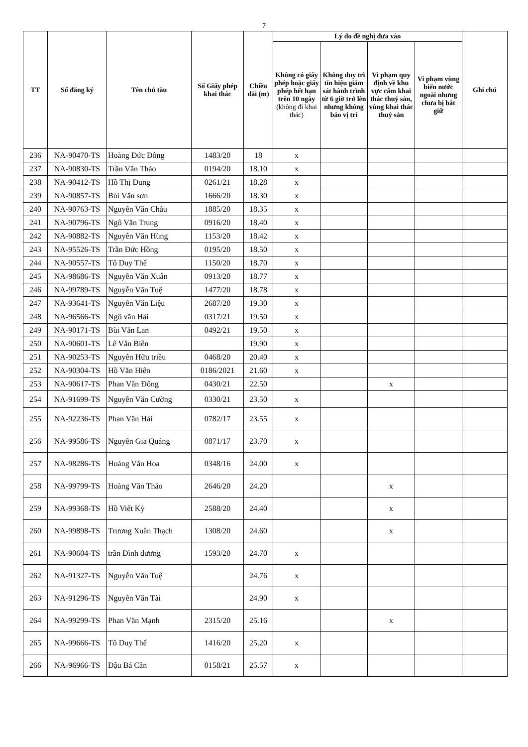7
| TT | Số đăng ký | Tên chủ tàu | Số Giấy phép khai thác | Chiều dài (m) | Lý do đề nghị đưa vào | | | | Ghi chú |
| --- | --- | --- | --- | --- | --- | --- | --- | --- | --- |
| | | | | | Không có giấy phép hoặc giấy phép hết hạn trên 10 ngày (không đi khai thác) | Không duy trì tín hiệu giám sát hành trình từ 6 giờ trở lên nhưng không báo vị trí | Vi phạm quy định về khu vực cấm khai thác thuỷ sản, vùng khai thác thuỷ sản | Vi phạm vùng biển nước ngoài nhưng chưa bị bắt giữ | |
| 236 | NA-90470-TS | Hoàng Đức Đông | 1483/20 | 18 | x | | | | |
| 237 | NA-90830-TS | Trần Văn Thảo | 0194/20 | 18.10 | x | | | | |
| 238 | NA-90412-TS | Hồ Thị Dung | 0261/21 | 18.28 | x | | | | |
| 239 | NA-90857-TS | Bùi Văn sơn | 1666/20 | 18.30 | x | | | | |
| 240 | NA-90763-TS | Nguyễn Văn Châu | 1885/20 | 18.35 | x | | | | |
| 241 | NA-90796-TS | Ngô Văn Trung | 0916/20 | 18.40 | x | | | | |
| 242 | NA-90882-TS | Nguyễn Văn Hùng | 1153/20 | 18.42 | x | | | | |
| 243 | NA-95526-TS | Trần Đức Hồng | 0195/20 | 18.50 | x | | | | |
| 244 | NA-90557-TS | Tô Duy Thế | 1150/20 | 18.70 | x | | | | |
| 245 | NA-98686-TS | Nguyễn Văn Xuân | 0913/20 | 18.77 | x | | | | |
| 246 | NA-99789-TS | Nguyễn Văn Tuệ | 1477/20 | 18.78 | x | | | | |
| 247 | NA-93641-TS | Nguyễn Văn Liệu | 2687/20 | 19.30 | x | | | | |
| 248 | NA-96566-TS | Ngô văn Hải | 0317/21 | 19.50 | x | | | | |
| 249 | NA-90171-TS | Bùi Văn Lan | 0492/21 | 19.50 | x | | | | |
| 250 | NA-90601-TS | Lê Văn Biên | | 19.90 | x | | | | |
| 251 | NA-90253-TS | Nguyễn Hữu triều | 0468/20 | 20.40 | x | | | | |
| 252 | NA-90304-TS | Hồ Văn Hiên | 0186/2021 | 21.60 | x | | | | |
| 253 | NA-90617-TS | Phan Văn Đông | 0430/21 | 22.50 | | | x | | |
| 254 | NA-91699-TS | Nguyễn Văn Cường | 0330/21 | 23.50 | x | | | | |
| 255 | NA-92236-TS | Phan Văn Hải | 0782/17 | 23.55 | x | | | | |
| 256 | NA-99586-TS | Nguyễn Gia Quảng | 0871/17 | 23.70 | x | | | | |
| 257 | NA-98286-TS | Hoàng Văn Hoa | 0348/16 | 24.00 | x | | | | |
| 258 | NA-99799-TS | Hoàng Văn Thảo | 2646/20 | 24.20 | | | x | | |
| 259 | NA-99368-TS | Hồ Viết Kỳ | 2588/20 | 24.40 | | | x | | |
| 260 | NA-99898-TS | Trương Xuân Thạch | 1308/20 | 24.60 | | | x | | |
| 261 | NA-90604-TS | trần Đình dương | 1593/20 | 24.70 | x | | | | |
| 262 | NA-91327-TS | Nguyễn Văn Tuệ | | 24.76 | x | | | | |
| 263 | NA-91296-TS | Nguyễn Văn Tài | | 24.90 | x | | | | |
| 264 | NA-99299-TS | Phan Văn Mạnh | 2315/20 | 25.16 | | | x | | |
| 265 | NA-99666-TS | Tô Duy Thế | 1416/20 | 25.20 | x | | | | |
| 266 | NA-96966-TS | Đậu Bá Cần | 0158/21 | 25.57 | x | | | | |